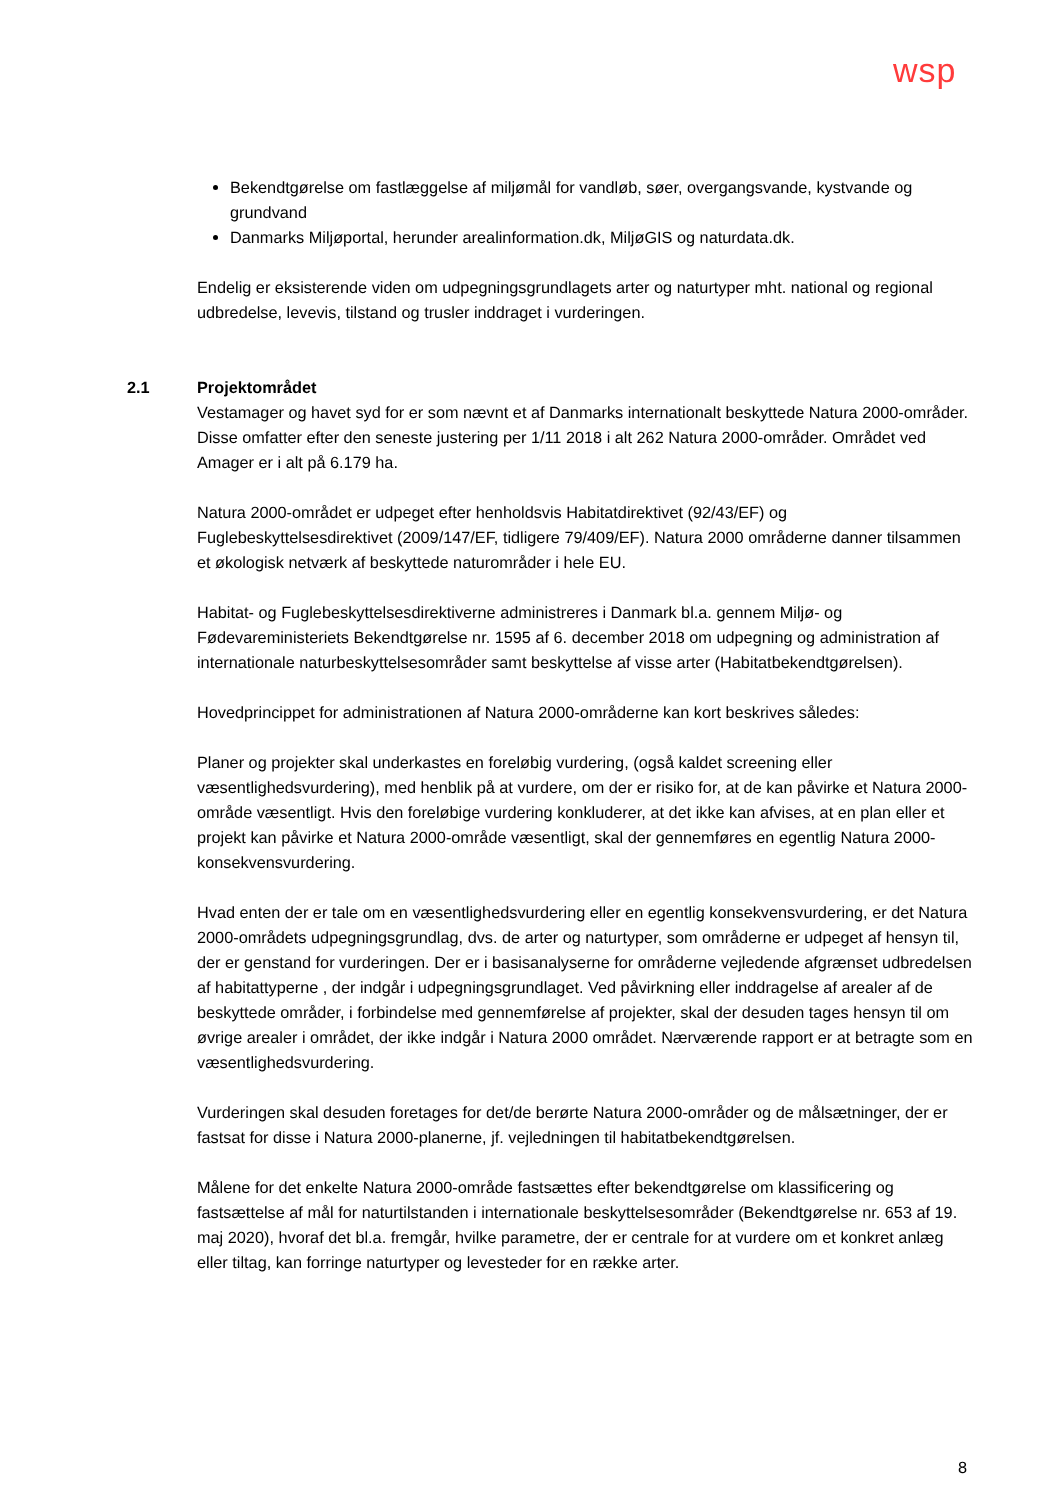wsp
Bekendtgørelse om fastlæggelse af miljømål for vandløb, søer, overgangsvande, kystvande og grundvand
Danmarks Miljøportal, herunder arealinformation.dk, MiljøGIS og naturdata.dk.
Endelig er eksisterende viden om udpegningsgrundlagets arter og naturtyper mht. national og regional udbredelse, levevis, tilstand og trusler inddraget i vurderingen.
2.1 Projektområdet
Vestamager og havet syd for er som nævnt et af Danmarks internationalt beskyttede Natura 2000-områder. Disse omfatter efter den seneste justering per 1/11 2018 i alt 262 Natura 2000-områder. Området ved Amager er i alt på 6.179 ha.
Natura 2000-området er udpeget efter henholdsvis Habitatdirektivet (92/43/EF) og Fuglebeskyttelsesdirektivet (2009/147/EF, tidligere 79/409/EF). Natura 2000 områderne danner tilsammen et økologisk netværk af beskyttede naturområder i hele EU.
Habitat- og Fuglebeskyttelsesdirektiverne administreres i Danmark bl.a. gennem Miljø- og Fødevareministeriets Bekendtgørelse nr. 1595 af 6. december 2018 om udpegning og administration af internationale naturbeskyttelsesområder samt beskyttelse af visse arter (Habitatbekendtgørelsen).
Hovedprincippet for administrationen af Natura 2000-områderne kan kort beskrives således:
Planer og projekter skal underkastes en foreløbig vurdering, (også kaldet screening eller væsentlighedsvurdering), med henblik på at vurdere, om der er risiko for, at de kan påvirke et Natura 2000-område væsentligt. Hvis den foreløbige vurdering konkluderer, at det ikke kan afvises, at en plan eller et projekt kan påvirke et Natura 2000-område væsentligt, skal der gennemføres en egentlig Natura 2000-konsekvensvurdering.
Hvad enten der er tale om en væsentlighedsvurdering eller en egentlig konsekvensvurdering, er det Natura 2000-områdets udpegningsgrundlag, dvs. de arter og naturtyper, som områderne er udpeget af hensyn til, der er genstand for vurderingen. Der er i basisanalyserne for områderne vejledende afgrænset udbredelsen af habitattyperne , der indgår i udpegningsgrundlaget. Ved påvirkning eller inddragelse af arealer af de beskyttede områder, i forbindelse med gennemførelse af projekter, skal der desuden tages hensyn til om øvrige arealer i området, der ikke indgår i Natura 2000 området. Nærværende rapport er at betragte som en væsentlighedsvurdering.
Vurderingen skal desuden foretages for det/de berørte Natura 2000-områder og de målsætninger, der er fastsat for disse i Natura 2000-planerne, jf. vejledningen til habitatbekendtgørelsen.
Målene for det enkelte Natura 2000-område fastsættes efter bekendtgørelse om klassificering og fastsættelse af mål for naturtilstanden i internationale beskyttelsesområder (Bekendtgørelse nr. 653 af 19. maj 2020), hvoraf det bl.a. fremgår, hvilke parametre, der er centrale for at vurdere om et konkret anlæg eller tiltag, kan forringe naturtyper og levesteder for en række arter.
8